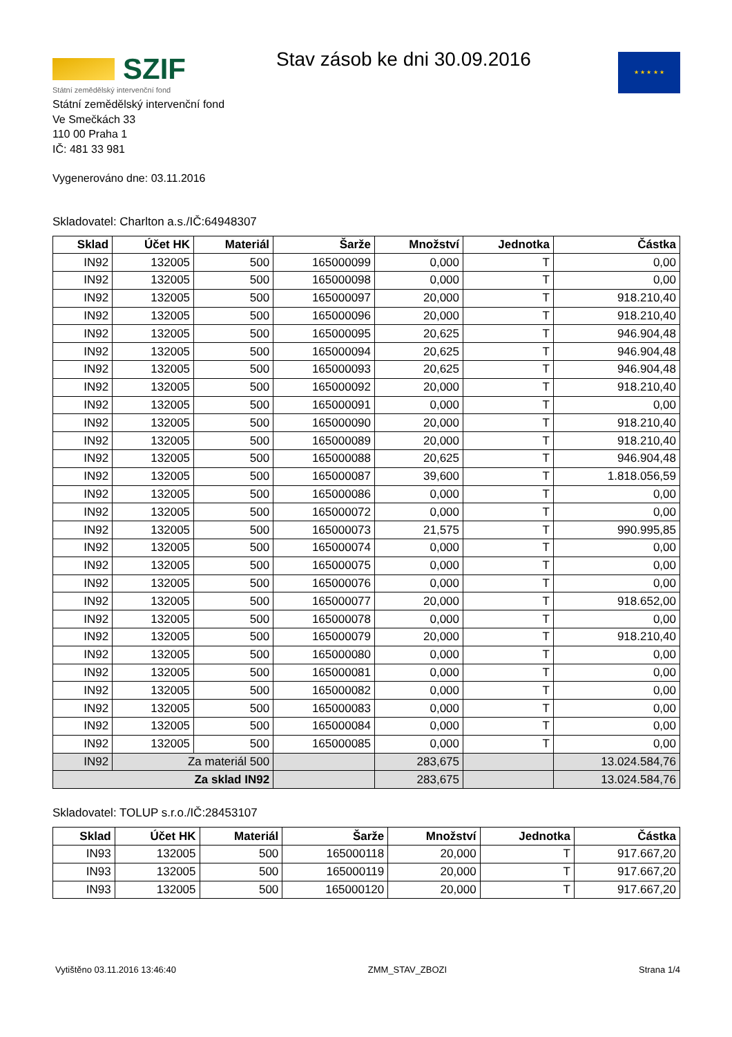SZIF
Státní zemědělský intervenční fond
Stav zásob ke dni 30.09.2016 ★ ★ ★ ★ ★
Státní zemědělský intervenční fond
Ve Smečkách 33
110 00 Praha 1
IČ: 481 33 981
Vygenerováno dne: 03.11.2016
Skladovatel: Charlton a.s./IČ:64948307
| Sklad | Účet HK | Materiál | Šarže | Množství | Jednotka | Částka |
| --- | --- | --- | --- | --- | --- | --- |
| IN92 | 132005 | 500 | 165000099 | 0,000 | T | 0,00 |
| IN92 | 132005 | 500 | 165000098 | 0,000 | T | 0,00 |
| IN92 | 132005 | 500 | 165000097 | 20,000 | T | 918.210,40 |
| IN92 | 132005 | 500 | 165000096 | 20,000 | T | 918.210,40 |
| IN92 | 132005 | 500 | 165000095 | 20,625 | T | 946.904,48 |
| IN92 | 132005 | 500 | 165000094 | 20,625 | T | 946.904,48 |
| IN92 | 132005 | 500 | 165000093 | 20,625 | T | 946.904,48 |
| IN92 | 132005 | 500 | 165000092 | 20,000 | T | 918.210,40 |
| IN92 | 132005 | 500 | 165000091 | 0,000 | T | 0,00 |
| IN92 | 132005 | 500 | 165000090 | 20,000 | T | 918.210,40 |
| IN92 | 132005 | 500 | 165000089 | 20,000 | T | 918.210,40 |
| IN92 | 132005 | 500 | 165000088 | 20,625 | T | 946.904,48 |
| IN92 | 132005 | 500 | 165000087 | 39,600 | T | 1.818.056,59 |
| IN92 | 132005 | 500 | 165000086 | 0,000 | T | 0,00 |
| IN92 | 132005 | 500 | 165000072 | 0,000 | T | 0,00 |
| IN92 | 132005 | 500 | 165000073 | 21,575 | T | 990.995,85 |
| IN92 | 132005 | 500 | 165000074 | 0,000 | T | 0,00 |
| IN92 | 132005 | 500 | 165000075 | 0,000 | T | 0,00 |
| IN92 | 132005 | 500 | 165000076 | 0,000 | T | 0,00 |
| IN92 | 132005 | 500 | 165000077 | 20,000 | T | 918.652,00 |
| IN92 | 132005 | 500 | 165000078 | 0,000 | T | 0,00 |
| IN92 | 132005 | 500 | 165000079 | 20,000 | T | 918.210,40 |
| IN92 | 132005 | 500 | 165000080 | 0,000 | T | 0,00 |
| IN92 | 132005 | 500 | 165000081 | 0,000 | T | 0,00 |
| IN92 | 132005 | 500 | 165000082 | 0,000 | T | 0,00 |
| IN92 | 132005 | 500 | 165000083 | 0,000 | T | 0,00 |
| IN92 | 132005 | 500 | 165000084 | 0,000 | T | 0,00 |
| IN92 | 132005 | 500 | 165000085 | 0,000 | T | 0,00 |
| IN92 | Za materiál 500 | | | 283,675 | | 13.024.584,76 |
| Za sklad IN92 | | | | 283,675 | | 13.024.584,76 |
Skladovatel: TOLUP s.r.o./IČ:28453107
| Sklad | Účet HK | Materiál | Šarže | Množství | Jednotka | Částka |
| --- | --- | --- | --- | --- | --- | --- |
| IN93 | 132005 | 500 | 165000118 | 20,000 | T | 917.667,20 |
| IN93 | 132005 | 500 | 165000119 | 20,000 | T | 917.667,20 |
| IN93 | 132005 | 500 | 165000120 | 20,000 | T | 917.667,20 |
Vytištěno 03.11.2016 13:46:40 ZMM_STAV_ZBOZI Strana 1/4